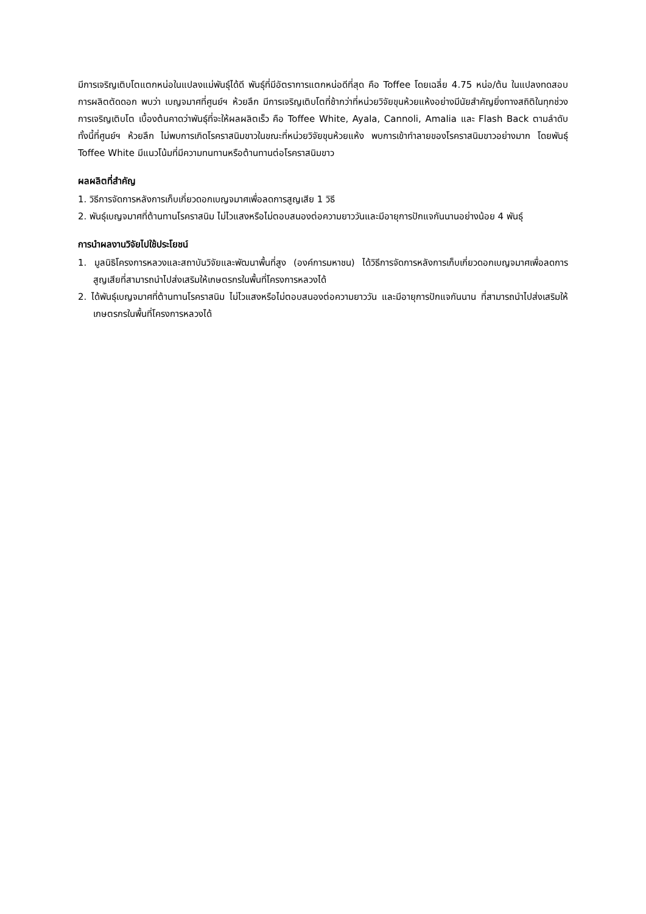มีการเจริญเติบโตแตกหน่อในแปลงแม่พันธุ์ได้ดี พันธุ์ที่มีอัตราการแตกหน่อดีที่สุด คือ Toffee โดยเฉลี่ย 4.75 หน่อ/ต้น ในแปลงทดสอบการผลิตตัดดอก พบว่า เบญจมาศที่ศูนย์ฯ ห้วยลึก มีการเจริญเติบโตที่ช้ากว่าที่หน่วยวิจัยขุนห้วยแห้งอย่างมีนัยสำคัญยิ่งทางสถิติในทุกช่วงการเจริญเติบโต เบื้องต้นคาดว่าพันธุ์ที่จะให้ผลผลิตเร็ว คือ Toffee White, Ayala, Cannoli, Amalia และ Flash Back ตามลำดับ ทั้งนี้ที่ศูนย์ฯ ห้วยลึก ไม่พบการเกิดโรคราสนิมขาวในขณะที่หน่วยวิจัยขุนห้วยแห้ง พบการเข้าทำลายของโรคราสนิมขาวอย่างมาก โดยพันธุ์ Toffee White มีแนวโน้มที่มีความทนทานหรือต้านทานต่อโรคราสนิมขาว
ผลผลิตที่สำคัญ
1. วิธีการจัดการหลังการเก็บเกี่ยวดอกเบญจมาศเพื่อลดการสูญเสีย 1 วิธี
2. พันธุ์เบญจมาศที่ต้านทานโรคราสนิม ไม่ไวแสงหรือไม่ตอบสนองต่อความยาววันและมีอายุการปักแจกันนานอย่างน้อย 4 พันธุ์
การนำผลงานวิจัยไปใช้ประโยชน์
1. มูลนิธิโครงการหลวงและสถาบันวิจัยและพัฒนาพื้นที่สูง (องค์การมหาชน) ได้วิธีการจัดการหลังการเก็บเกี่ยวดอกเบญจมาศเพื่อลดการสูญเสียที่สามารถนำไปส่งเสริมให้เกษตรกรในพื้นที่โครงการหลวงได้
2. ได้พันธุ์เบญจมาศที่ต้านทานโรคราสนิม ไม่ไวแสงหรือไม่ตอบสนองต่อความยาววัน และมีอายุการปักแจกันนาน ที่สามารถนำไปส่งเสริมให้เกษตรกรในพื้นที่โครงการหลวงได้